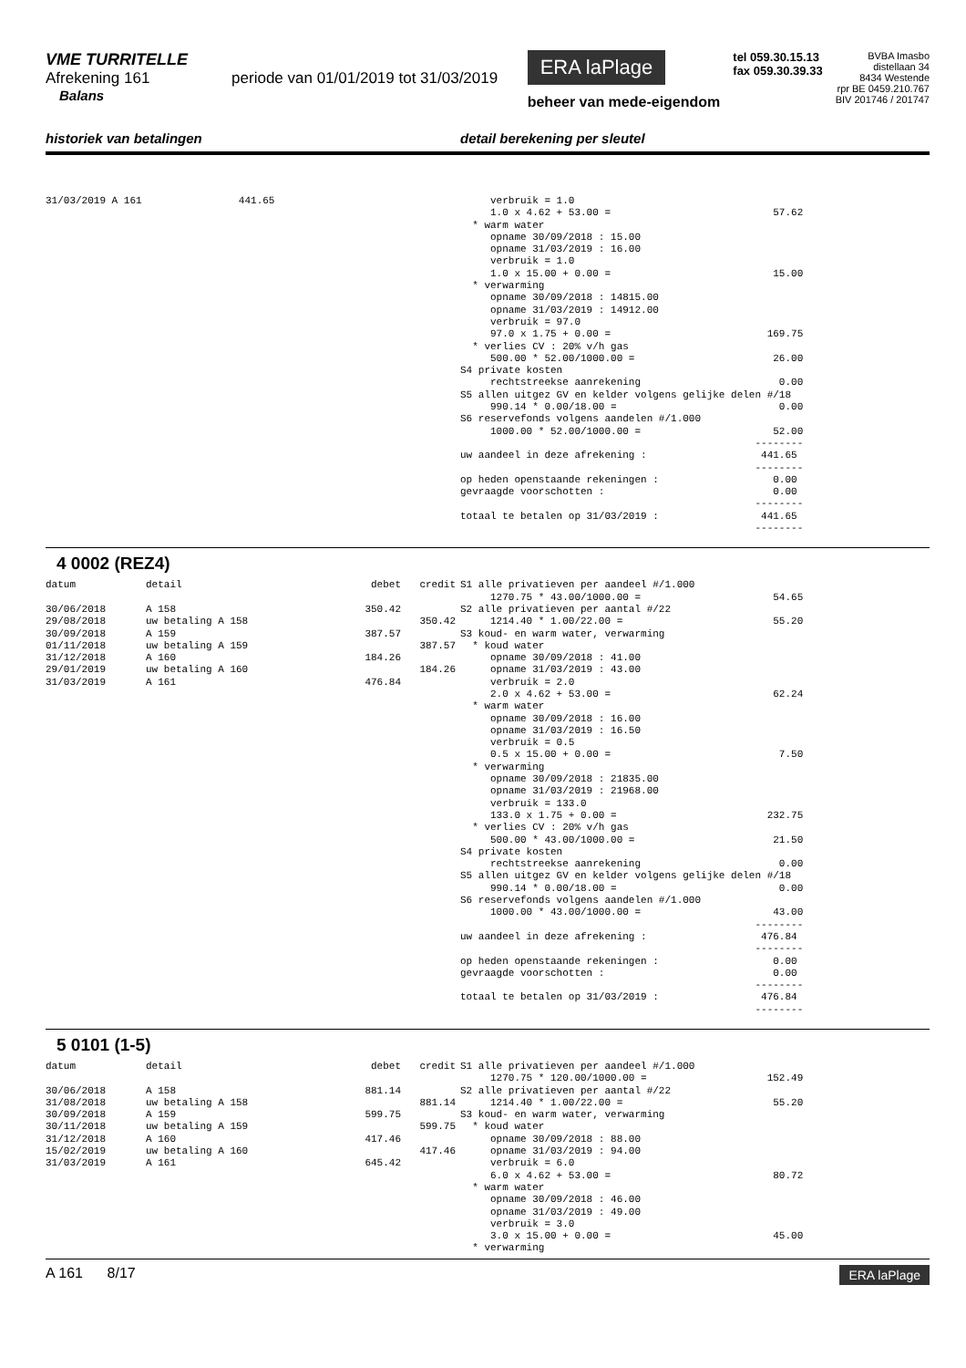VME TURRITELLE
Afrekening 161 periode van 01/01/2019 tot 31/03/2019
Balans
ERA laPlage
beheer van mede-eigendom
tel 059.30.15.13
fax 059.30.39.33
BVBA Imasbo
distellaan 34
8434 Westende
rpr BE 0459.210.767
BIV 201746 / 201747
historiek van betalingen detail berekening per sleutel
| 31/03/2019 A 161 | 441.65 |
     verbruik = 1.0
     1.0 x 4.62 + 53.00 =                           57.62
  * warm water
     opname 30/09/2018 : 15.00
     opname 31/03/2019 : 16.00
     verbruik = 1.0
     1.0 x 15.00 + 0.00 =                           15.00
  * verwarming
     opname 30/09/2018 : 14815.00
     opname 31/03/2019 : 14912.00
     verbruik = 97.0
     97.0 x 1.75 + 0.00 =                          169.75
  * verlies CV : 20% v/h gas
     500.00 * 52.00/1000.00 =                       26.00
S4 private kosten
     rechtstreekse aanrekening                       0.00
S5 allen uitgez GV en kelder volgens gelijke delen #/18
     990.14 * 0.00/18.00 =                           0.00
S6 reservefonds volgens aandelen #/1.000
     1000.00 * 52.00/1000.00 =                      52.00
                                                 --------
uw aandeel in deze afrekening :                   441.65
                                                 --------
op heden openstaande rekeningen :                   0.00
gevraagde voorschotten :                            0.00
                                                 --------
totaal te betalen op 31/03/2019 :                 441.65
                                                 --------
4 0002 (REZ4)
| datum | detail | debet | credit |
| --- | --- | --- | --- |
| 30/06/2018 | A 158 | 350.42 | |
| 29/08/2018 | uw betaling A 158 | | 350.42 |
| 30/09/2018 | A 159 | 387.57 | |
| 01/11/2018 | uw betaling A 159 | | 387.57 |
| 31/12/2018 | A 160 | 184.26 | |
| 29/01/2019 | uw betaling A 160 | | 184.26 |
| 31/03/2019 | A 161 | 476.84 | |
S1 alle privatieven per aandeel #/1.000
     1270.75 * 43.00/1000.00 =                      54.65
S2 alle privatieven per aantal #/22
     1214.40 * 1.00/22.00 =                         55.20
S3 koud- en warm water, verwarming
  * koud water
     opname 30/09/2018 : 41.00
     opname 31/03/2019 : 43.00
     verbruik = 2.0
     2.0 x 4.62 + 53.00 =                           62.24
  * warm water
     opname 30/09/2018 : 16.00
     opname 31/03/2019 : 16.50
     verbruik = 0.5
     0.5 x 15.00 + 0.00 =                            7.50
  * verwarming
     opname 30/09/2018 : 21835.00
     opname 31/03/2019 : 21968.00
     verbruik = 133.0
     133.0 x 1.75 + 0.00 =                         232.75
  * verlies CV : 20% v/h gas
     500.00 * 43.00/1000.00 =                       21.50
S4 private kosten
     rechtstreekse aanrekening                       0.00
S5 allen uitgez GV en kelder volgens gelijke delen #/18
     990.14 * 0.00/18.00 =                           0.00
S6 reservefonds volgens aandelen #/1.000
     1000.00 * 43.00/1000.00 =                      43.00
                                                 --------
uw aandeel in deze afrekening :                   476.84
                                                 --------
op heden openstaande rekeningen :                   0.00
gevraagde voorschotten :                            0.00
                                                 --------
totaal te betalen op 31/03/2019 :                 476.84
                                                 --------
5 0101 (1-5)
| datum | detail | debet | credit |
| --- | --- | --- | --- |
| 30/06/2018 | A 158 | 881.14 | |
| 31/08/2018 | uw betaling A 158 | | 881.14 |
| 30/09/2018 | A 159 | 599.75 | |
| 30/11/2018 | uw betaling A 159 | | 599.75 |
| 31/12/2018 | A 160 | 417.46 | |
| 15/02/2019 | uw betaling A 160 | | 417.46 |
| 31/03/2019 | A 161 | 645.42 | |
S1 alle privatieven per aandeel #/1.000
     1270.75 * 120.00/1000.00 =                    152.49
S2 alle privatieven per aantal #/22
     1214.40 * 1.00/22.00 =                         55.20
S3 koud- en warm water, verwarming
  * koud water
     opname 30/09/2018 : 88.00
     opname 31/03/2019 : 94.00
     verbruik = 6.0
     6.0 x 4.62 + 53.00 =                           80.72
  * warm water
     opname 30/09/2018 : 46.00
     opname 31/03/2019 : 49.00
     verbruik = 3.0
     3.0 x 15.00 + 0.00 =                           45.00
  * verwarming
A 161 8/17
ERA laPlage